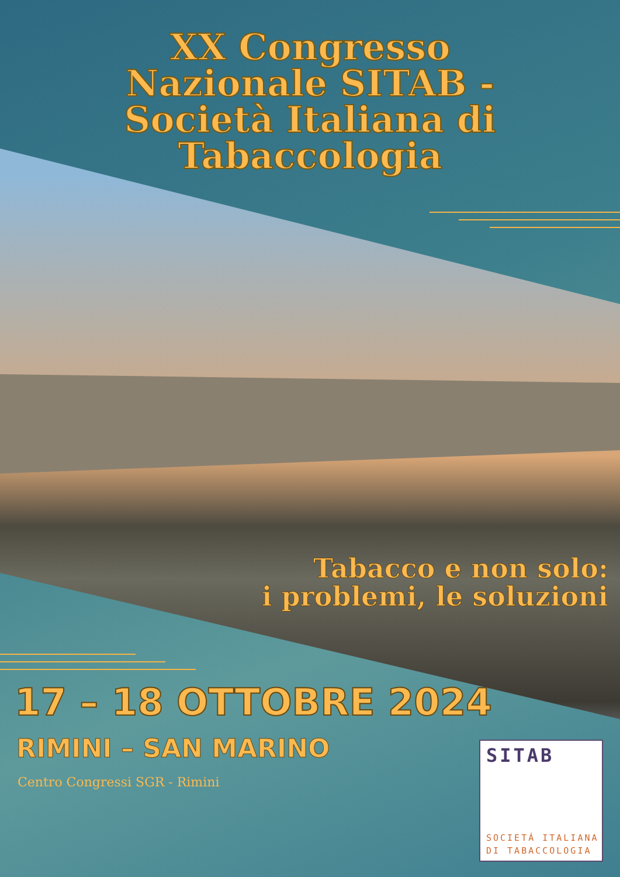XX Congresso
Nazionale SITAB -
Società Italiana di
Tabaccologia
Tabacco e non solo:
i problemi, le soluzioni
17 – 18 OTTOBRE 2024
RIMINI – SAN MARINO
Centro Congressi SGR - Rimini
SITAB
SOCIETÁ ITALIANA
DI TABACCOLOGIA